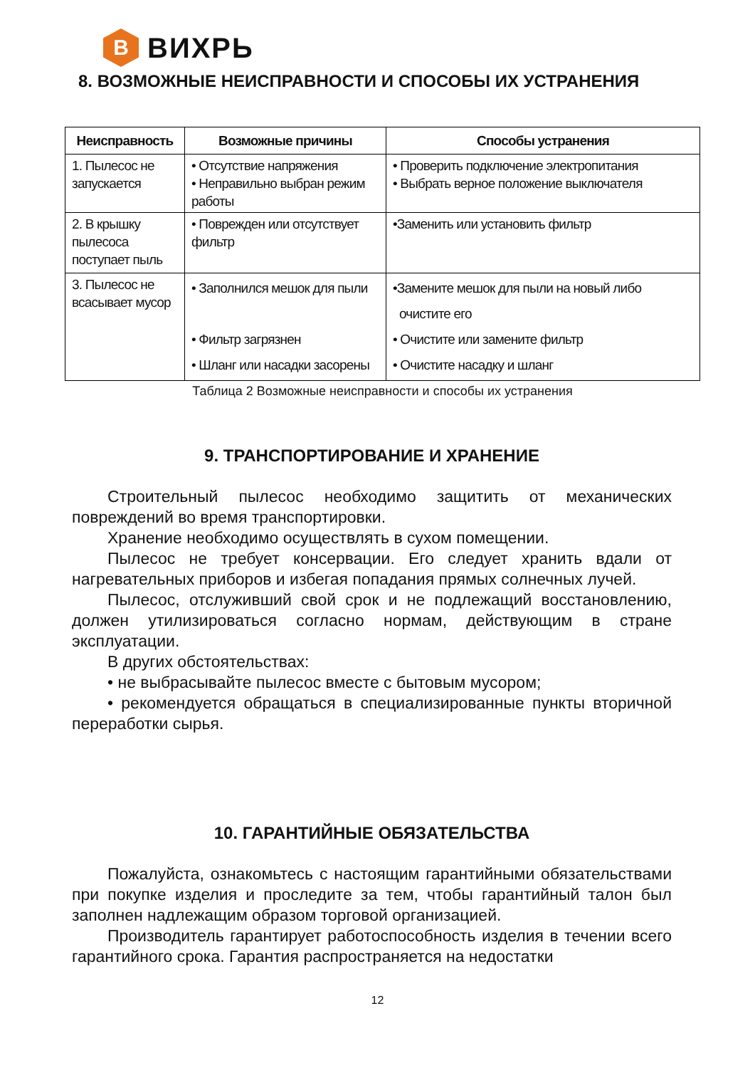B
ВИХРЬ
8. ВОЗМОЖНЫЕ НЕИСПРАВНОСТИ И СПОСОБЫ ИХ УСТРАНЕНИЯ
| Неисправность | Возможные причины | Способы устранения |
| --- | --- | --- |
| 1. Пылесос не запускается | • Отсутствие напряжения • Неправильно выбран режим работы | • Проверить подключение электропитания • Выбрать верное положение выключателя |
| 2. В крышку пылесоса поступает пыль | • Поврежден или отсутствует фильтр | •Заменить или установить фильтр |
| 3. Пылесос не всасывает мусор | • Заполнился мешок для пыли • Фильтр загрязнен • Шланг или насадки засорены | •Замените мешок для пыли на новый либо очистите его • Очистите или замените фильтр • Очистите насадку и шланг |
Таблица 2 Возможные неисправности и способы их устранения
9. ТРАНСПОРТИРОВАНИЕ И ХРАНЕНИЕ
Строительный пылесос необходимо защитить от механических повреждений во время транспортировки.
Хранение необходимо осуществлять в сухом помещении.
Пылесос не требует консервации. Его следует хранить вдали от нагревательных приборов и избегая попадания прямых солнечных лучей.
Пылесос, отслуживший свой срок и не подлежащий восстановлению, должен утилизироваться согласно нормам, действующим в стране эксплуатации.
В других обстоятельствах:
• не выбрасывайте пылесос вместе с бытовым мусором;
• рекомендуется обращаться в специализированные пункты вторичной переработки сырья.
10. ГАРАНТИЙНЫЕ ОБЯЗАТЕЛЬСТВА
Пожалуйста, ознакомьтесь с настоящим гарантийными обязательствами при покупке изделия и проследите за тем, чтобы гарантийный талон был заполнен надлежащим образом торговой организацией.
Производитель гарантирует работоспособность изделия в течении всего гарантийного срока. Гарантия распространяется на недостатки
12